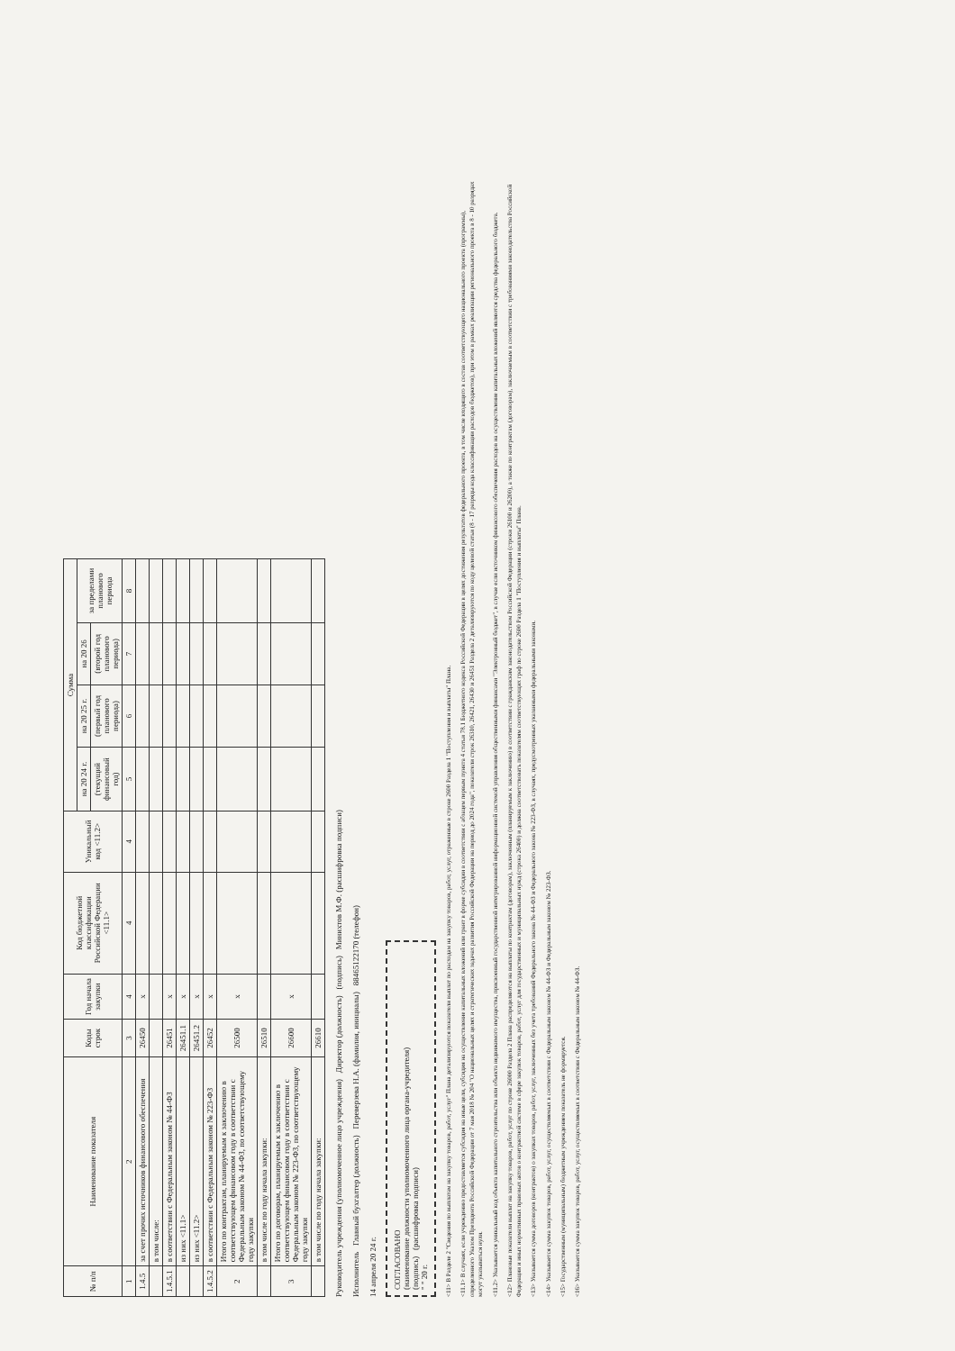| № п/п | Наименование показателя | Коды строк | Год начала закупки | Код бюджетной классификации Российской Федерации <11.1> | Уникальный код <11.2> | Сумма | | | |
| --- | --- | --- | --- | --- | --- | --- | --- | --- | --- |
| | | | | | | на 20 24 г. | на 20 25 г. | на 20 26 | за пределами планового периода |
| | | | | | | (текущий финансовый год) | (первый год планового периода) | (второй год планового периода) | |
| 1 | 2 | 3 | 4 | 4 | 4 | 5 | 6 | 7 | 8 |
| 1.4.5 | за счет прочих источников финансового обеспечения | 26450 | x | | | | | | |
| | в том числе: | | | | | | | | |
| 1.4.5.1 | в соответствии с Федеральным законом № 44-ФЗ | 26451 | x | | | | | | |
| | из них <11.1> | 26451.1 | x | | | | | | |
| | из них <11.2> | 26451.2 | x | | | | | | |
| 1.4.5.2 | в соответствии с Федеральным законом № 223-ФЗ | 26452 | x | | | | | | |
| 2 | Итого по контрактам, планируемым к заключению в соответствующем финансовом году в соответствии с Федеральным законом № 44-ФЗ, по соответствующему году закупки | 26500 | x | | | | | | |
| | в том числе по году начала закупки: | 26510 | | | | | | | |
| 3 | Итого по договорам, планируемым к заключению в соответствующем финансовом году в соответствии с Федеральным законом № 223-ФЗ, по соответствующему году закупки | 26600 | x | | | | | | |
| | в том числе по году начала закупки: | 26610 | | | | | | | |
Руководитель учреждения (уполномоченное лицо учреждения) Директор (должность) (подпись) Минихтов М.Ф. (расшифровка подписи)
Исполнитель Главный бухгалтер (должность) Переверзева Н.А. (фамилия, инициалы) 88465122170 (телефон)
14 апреля 20 24 г.
СОГЛАСОВАНО
(наименование должности уполномоченного лица органа-учредителя)
(подпись) (расшифровка подписи)
" " 20 г.
<11> В Разделе 2 "Сведения по выплатам на закупку товаров, работ, услуг" Плана детализируются показатели выплат по расходам на закупку товаров, работ, услуг, отраженные в строке 2600 Раздела 1 "Поступления и выплаты" Плана.
<11.1> В случаях, если учреждению предоставляется субсидия на иные цели, субсидия на осуществление капитальных вложений или грант в форме субсидии в соответствии с абзацем первым пункта 4 статьи 78.1 Бюджетного кодекса Российской Федерации в целях достижения результатов федерального проекта, в том числе входящего в состав соответствующего национального проекта (программы), определенного Указом Президента Российской Федерации от 7 мая 2018 № 204 "О национальных целях и стратегических задачах развития Российской Федерации на период до 2024 года", показатели строк 26310, 26421, 26430 и 26451 Раздела 2 детализируются по коду целевой статьи (8 - 17 разряды кода классификации расходов бюджетов), при этом в рамках реализации регионального проекта в 8 - 10 разрядах могут указываться нули.
<11.2> Указывается уникальный код объекта капитального строительства или объекта недвижимого имущества, присвоенный государственной интегрированной информационной системой управления общественными финансами "Электронный бюджет", в случае если источником финансового обеспечения расходов на осуществление капитальных вложений являются средства федерального бюджета.
<12> Плановые показатели выплат на закупку товаров, работ, услуг по строке 26000 Раздела 2 Плана распределяются на выплаты по контрактам (договорам), заключенным (планируемым к заключению) в соответствии с гражданским законодательством Российской Федерации (строки 26100 и 26200), а также по контрактам (договорам), заключаемым в соответствии с требованиями законодательства Российской Федерации и иных нормативных правовых актов о контрактной системе в сфере закупок товаров, работ, услуг для государственных и муниципальных нужд (строка 26400) и должна соответствовать показателям соответствующих граф по строке 2600 Раздела 1 "Поступления и выплаты" Плана.
<13> Указывается сумма договоров (контрактов) о закупках товаров, работ, услуг, заключенных без учета требований Федерального закона № 44-ФЗ и Федерального закона № 223-ФЗ, в случаях, предусмотренных указанными федеральными законами.
<14> Указывается сумма закупок товаров, работ, услуг, осуществляемых в соответствии с Федеральным законом № 44-ФЗ и Федеральным законом № 223-ФЗ.
<15> Государственным (муниципальным) бюджетным учреждением показатель не формируется.
<16> Указывается сумма закупок товаров, работ, услуг, осуществляемых в соответствии с Федеральным законом № 44-ФЗ.